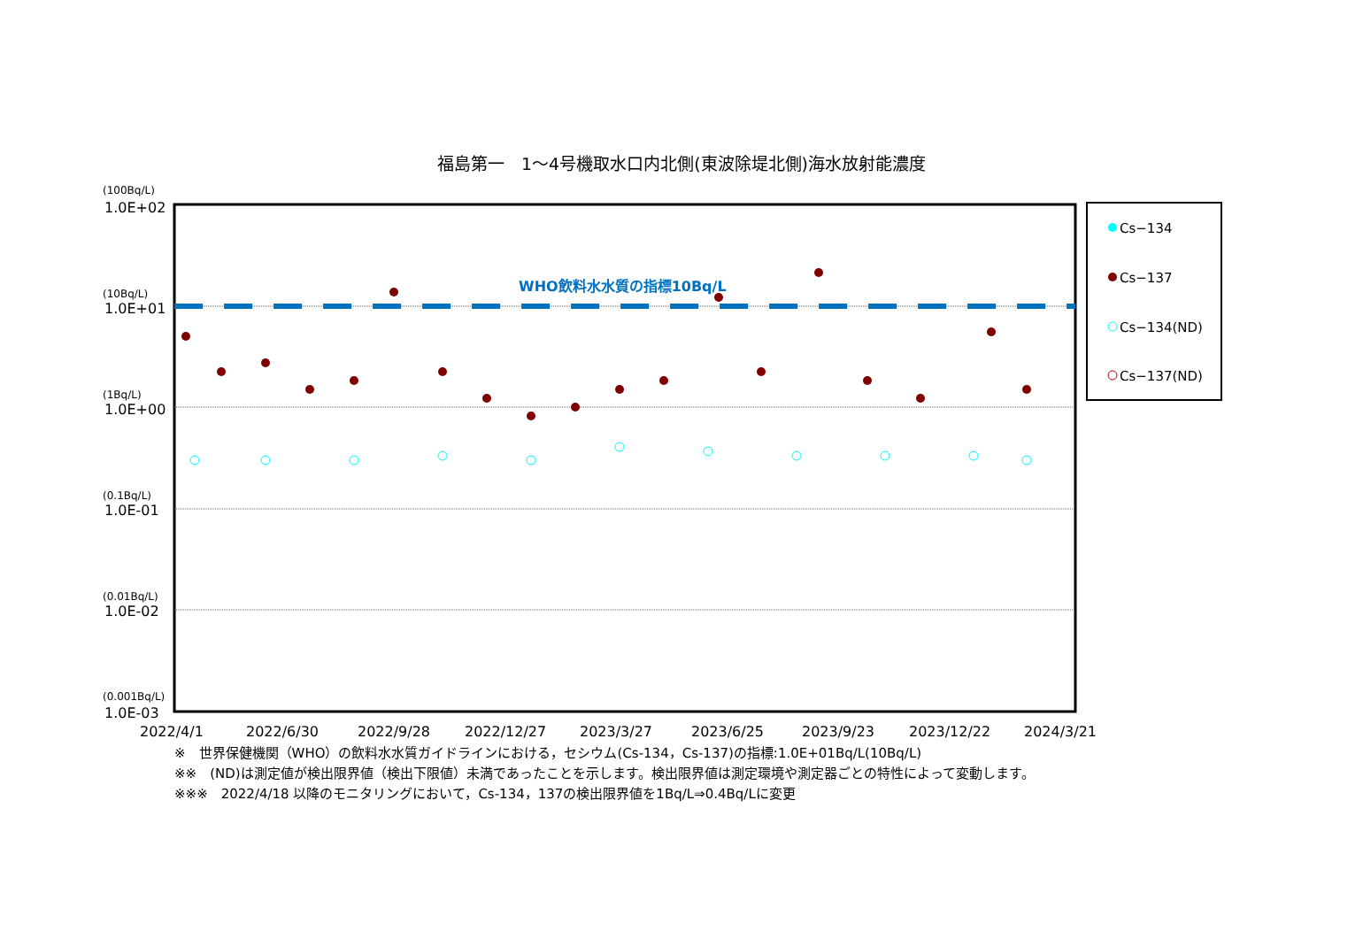福島第一　1～4号機取水口内北側(東波除堤北側)海水放射能濃度
(100Bq/L)
1.0E+02
(10Bq/L)
1.0E+01
(1Bq/L)
1.0E+00
(0.1Bq/L)
1.0E-01
(0.01Bq/L)
1.0E-02
(0.001Bq/L)
1.0E-03
WHO飲料水水質の指標10Bq/L
2022/4/1
2022/6/30
2022/9/28
2022/12/27
2023/3/27
2023/6/25
2023/9/23
2023/12/22
2024/3/21
Cs−134
Cs−137
Cs−134(ND)
Cs−137(ND)
※　世界保健機関（WHO）の飲料水水質ガイドラインにおける，セシウム(Cs-134，Cs-137)の指標:1.0E+01Bq/L(10Bq/L)
※※　(ND)は測定値が検出限界値（検出下限値）未満であったことを示します。検出限界値は測定環境や測定器ごとの特性によって変動します。
※※※　2022/4/18 以降のモニタリングにおいて，Cs-134，137の検出限界値を1Bq/L⇒0.4Bq/Lに変更